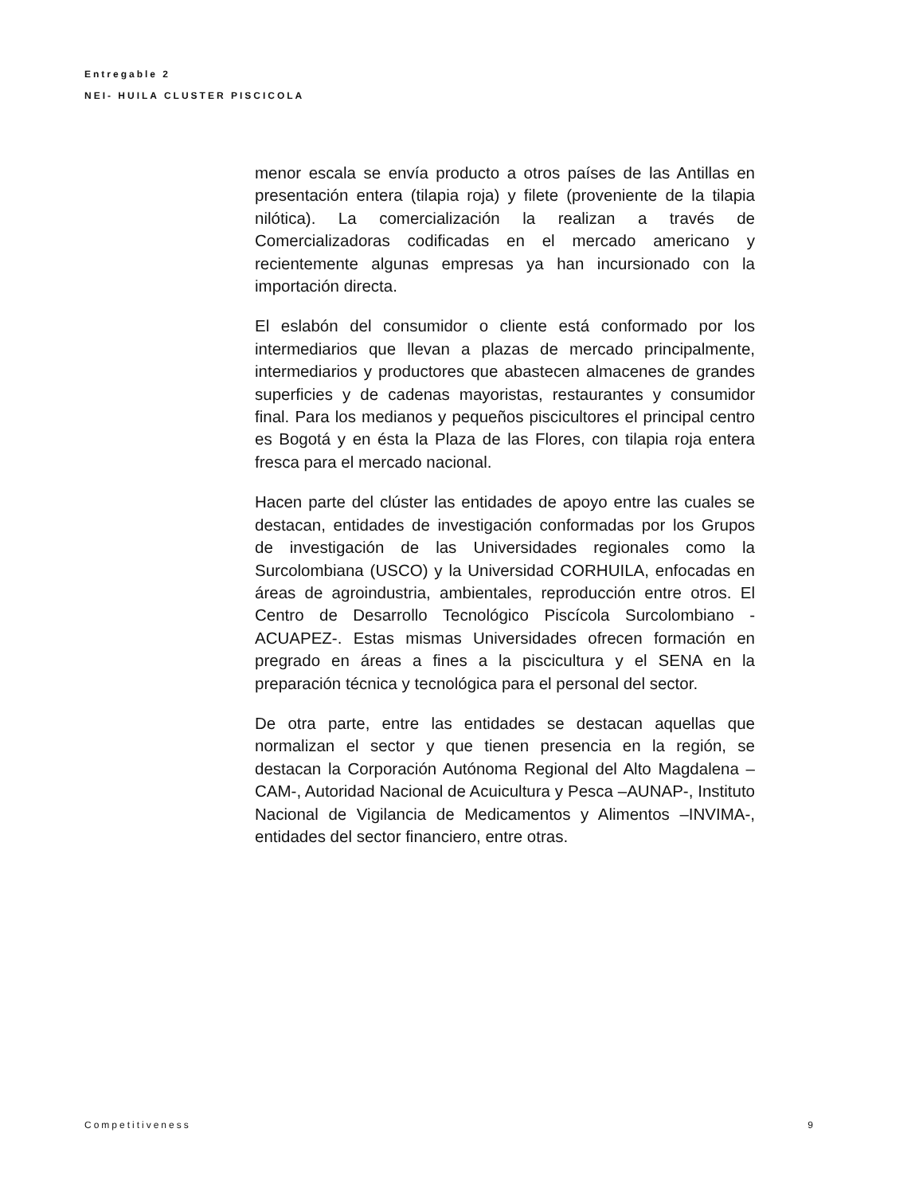Entregable 2
NEI- HUILA CLUSTER PISCICOLA
menor escala se envía producto a otros países de las Antillas en presentación entera (tilapia roja) y filete (proveniente de la tilapia nilótica). La comercialización la realizan a través de Comercializadoras codificadas en el mercado americano y recientemente algunas empresas ya han incursionado con la importación directa.
El eslabón del consumidor o cliente está conformado por los intermediarios que llevan a plazas de mercado principalmente, intermediarios y productores que abastecen almacenes de grandes superficies y de cadenas mayoristas, restaurantes y consumidor final. Para los medianos y pequeños piscicultores el principal centro es Bogotá y en ésta la Plaza de las Flores, con tilapia roja entera fresca para el mercado nacional.
Hacen parte del clúster las entidades de apoyo entre las cuales se destacan, entidades de investigación conformadas por los Grupos de investigación de las Universidades regionales como la Surcolombiana (USCO) y la Universidad CORHUILA, enfocadas en áreas de agroindustria, ambientales, reproducción entre otros. El Centro de Desarrollo Tecnológico Piscícola Surcolombiano -ACUAPEZ-. Estas mismas Universidades ofrecen formación en pregrado en áreas a fines a la piscicultura y el SENA en la preparación técnica y tecnológica para el personal del sector.
De otra parte, entre las entidades se destacan aquellas que normalizan el sector y que tienen presencia en la región, se destacan la Corporación Autónoma Regional del Alto Magdalena –CAM-, Autoridad Nacional de Acuicultura y Pesca –AUNAP-, Instituto Nacional de Vigilancia de Medicamentos y Alimentos –INVIMA-, entidades del sector financiero, entre otras.
Competitiveness 9